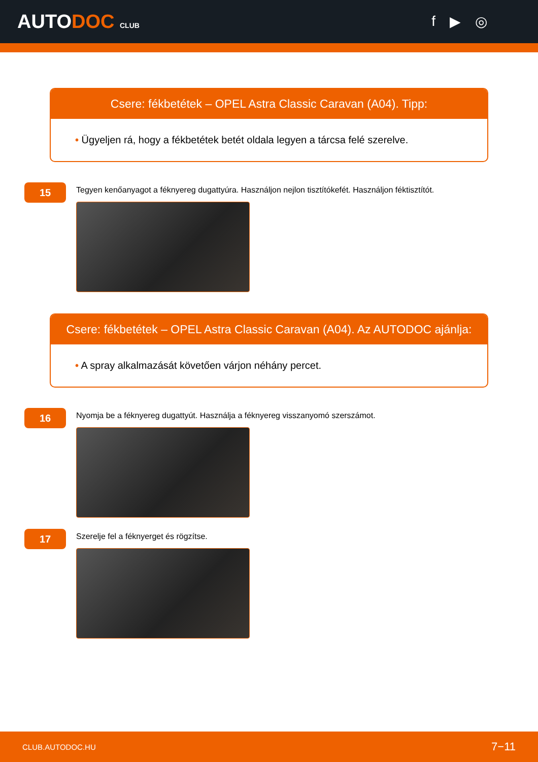AUTODOC CLUB
f ▶ ◎
Csere: fékbetétek – OPEL Astra Classic Caravan (A04). Tipp:
• Ügyeljen rá, hogy a fékbetétek betét oldala legyen a tárcsa felé szerelve.
15
Tegyen kenőanyagot a féknyereg dugattyúra. Használjon nejlon tisztítókefét. Használjon féktisztítót.
Csere: fékbetétek – OPEL Astra Classic Caravan (A04). Az AUTODOC ajánlja:
• A spray alkalmazását követően várjon néhány percet.
16
Nyomja be a féknyereg dugattyút. Használja a féknyereg visszanyomó szerszámot.
17
Szerelje fel a féknyerget és rögzítse.
CLUB.AUTODOC.HU 7−11